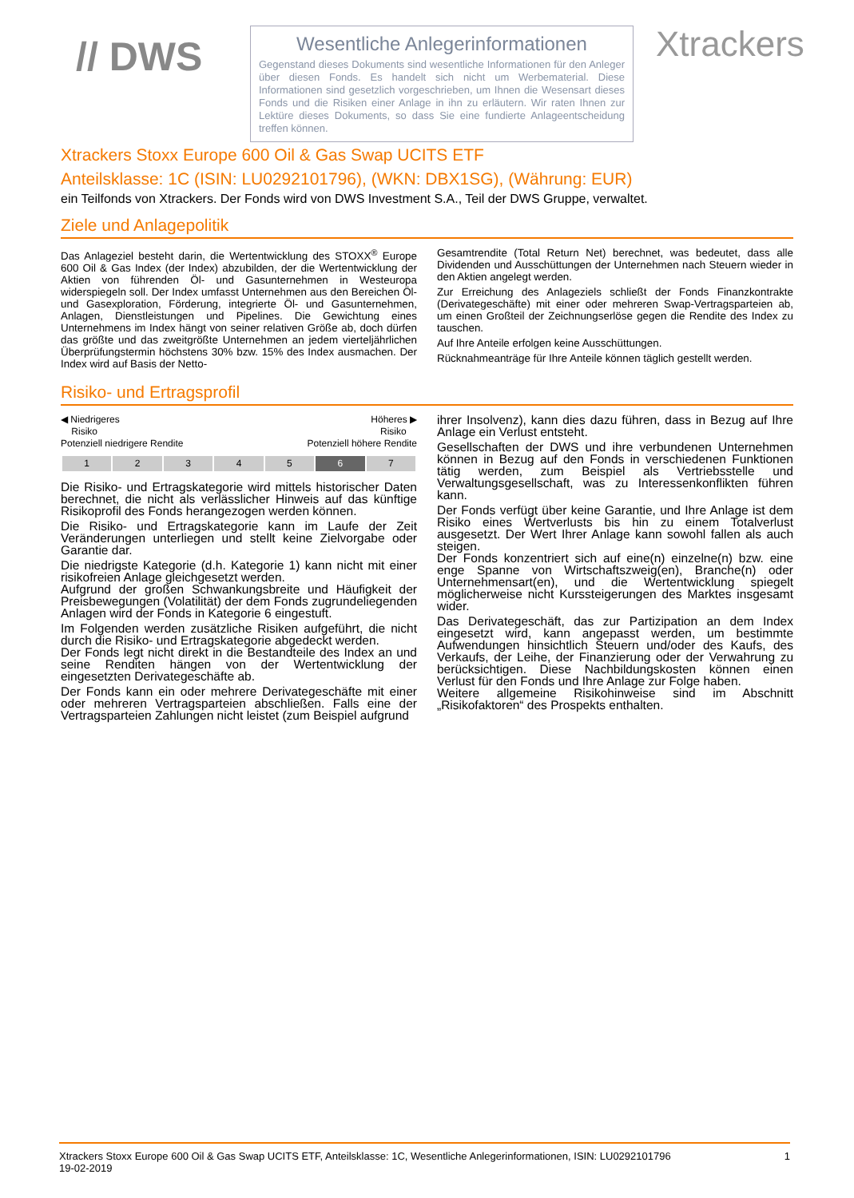// DWS
Wesentliche Anlegerinformationen
Gegenstand dieses Dokuments sind wesentliche Informationen für den Anleger über diesen Fonds. Es handelt sich nicht um Werbematerial. Diese Informationen sind gesetzlich vorgeschrieben, um Ihnen die Wesensart dieses Fonds und die Risiken einer Anlage in ihn zu erläutern. Wir raten Ihnen zur Lektüre dieses Dokuments, so dass Sie eine fundierte Anlageentscheidung treffen können.
Xtrackers
Xtrackers Stoxx Europe 600 Oil & Gas Swap UCITS ETF
Anteilsklasse: 1C (ISIN: LU0292101796), (WKN: DBX1SG), (Währung: EUR)
ein Teilfonds von Xtrackers. Der Fonds wird von DWS Investment S.A., Teil der DWS Gruppe, verwaltet.
Ziele und Anlagepolitik
Das Anlageziel besteht darin, die Wertentwicklung des STOXX<sup>®</sup> Europe 600 Oil & Gas Index (der Index) abzubilden, der die Wertentwicklung der Aktien von führenden Öl- und Gasunternehmen in Westeuropa widerspiegeln soll. Der Index umfasst Unternehmen aus den Bereichen Öl- und Gasexploration, Förderung, integrierte Öl- und Gasunternehmen, Anlagen, Dienstleistungen und Pipelines. Die Gewichtung eines Unternehmens im Index hängt von seiner relativen Größe ab, doch dürfen das größte und das zweitgrößte Unternehmen an jedem vierteljährlichen Überprüfungstermin höchstens 30% bzw. 15% des Index ausmachen. Der Index wird auf Basis der Netto-
Gesamtrendite (Total Return Net) berechnet, was bedeutet, dass alle Dividenden und Ausschüttungen der Unternehmen nach Steuern wieder in den Aktien angelegt werden.
Zur Erreichung des Anlageziels schließt der Fonds Finanzkontrakte (Derivategeschäfte) mit einer oder mehreren Swap-Vertragsparteien ab, um einen Großteil der Zeichnungserlöse gegen die Rendite des Index zu tauschen.
Auf Ihre Anteile erfolgen keine Ausschüttungen.
Rücknahmeanträge für Ihre Anteile können täglich gestellt werden.
Risiko- und Ertragsprofil
◀ Niedrigeres
Risiko
Potenziell niedrigere Rendite Höheres ▶
Risiko
Potenziell höhere Rendite
| 1 | 2 | 3 | 4 | 5 | 6 | 7 |
Die Risiko- und Ertragskategorie wird mittels historischer Daten berechnet, die nicht als verlässlicher Hinweis auf das künftige Risikoprofil des Fonds herangezogen werden können.
Die Risiko- und Ertragskategorie kann im Laufe der Zeit Veränderungen unterliegen und stellt keine Zielvorgabe oder Garantie dar.
Die niedrigste Kategorie (d.h. Kategorie 1) kann nicht mit einer risikofreien Anlage gleichgesetzt werden.
Aufgrund der großen Schwankungsbreite und Häufigkeit der Preisbewegungen (Volatilität) der dem Fonds zugrundeliegenden Anlagen wird der Fonds in Kategorie 6 eingestuft.
Im Folgenden werden zusätzliche Risiken aufgeführt, die nicht durch die Risiko- und Ertragskategorie abgedeckt werden.
Der Fonds legt nicht direkt in die Bestandteile des Index an und seine Renditen hängen von der Wertentwicklung der eingesetzten Derivategeschäfte ab.
Der Fonds kann ein oder mehrere Derivategeschäfte mit einer oder mehreren Vertragsparteien abschließen. Falls eine der Vertragsparteien Zahlungen nicht leistet (zum Beispiel aufgrund
ihrer Insolvenz), kann dies dazu führen, dass in Bezug auf Ihre Anlage ein Verlust entsteht.
Gesellschaften der DWS und ihre verbundenen Unternehmen können in Bezug auf den Fonds in verschiedenen Funktionen tätig werden, zum Beispiel als Vertriebsstelle und Verwaltungsgesellschaft, was zu Interessenkonflikten führen kann.
Der Fonds verfügt über keine Garantie, und Ihre Anlage ist dem Risiko eines Wertverlusts bis hin zu einem Totalverlust ausgesetzt. Der Wert Ihrer Anlage kann sowohl fallen als auch steigen.
Der Fonds konzentriert sich auf eine(n) einzelne(n) bzw. eine enge Spanne von Wirtschaftszweig(en), Branche(n) oder Unternehmensart(en), und die Wertentwicklung spiegelt möglicherweise nicht Kurssteigerungen des Marktes insgesamt wider.
Das Derivategeschäft, das zur Partizipation an dem Index eingesetzt wird, kann angepasst werden, um bestimmte Aufwendungen hinsichtlich Steuern und/oder des Kaufs, des Verkaufs, der Leihe, der Finanzierung oder der Verwahrung zu berücksichtigen. Diese Nachbildungskosten können einen Verlust für den Fonds und Ihre Anlage zur Folge haben.
Weitere allgemeine Risikohinweise sind im Abschnitt „Risikofaktoren“ des Prospekts enthalten.
Xtrackers Stoxx Europe 600 Oil & Gas Swap UCITS ETF, Anteilsklasse: 1C, Wesentliche Anlegerinformationen, ISIN: LU0292101796 1
19-02-2019